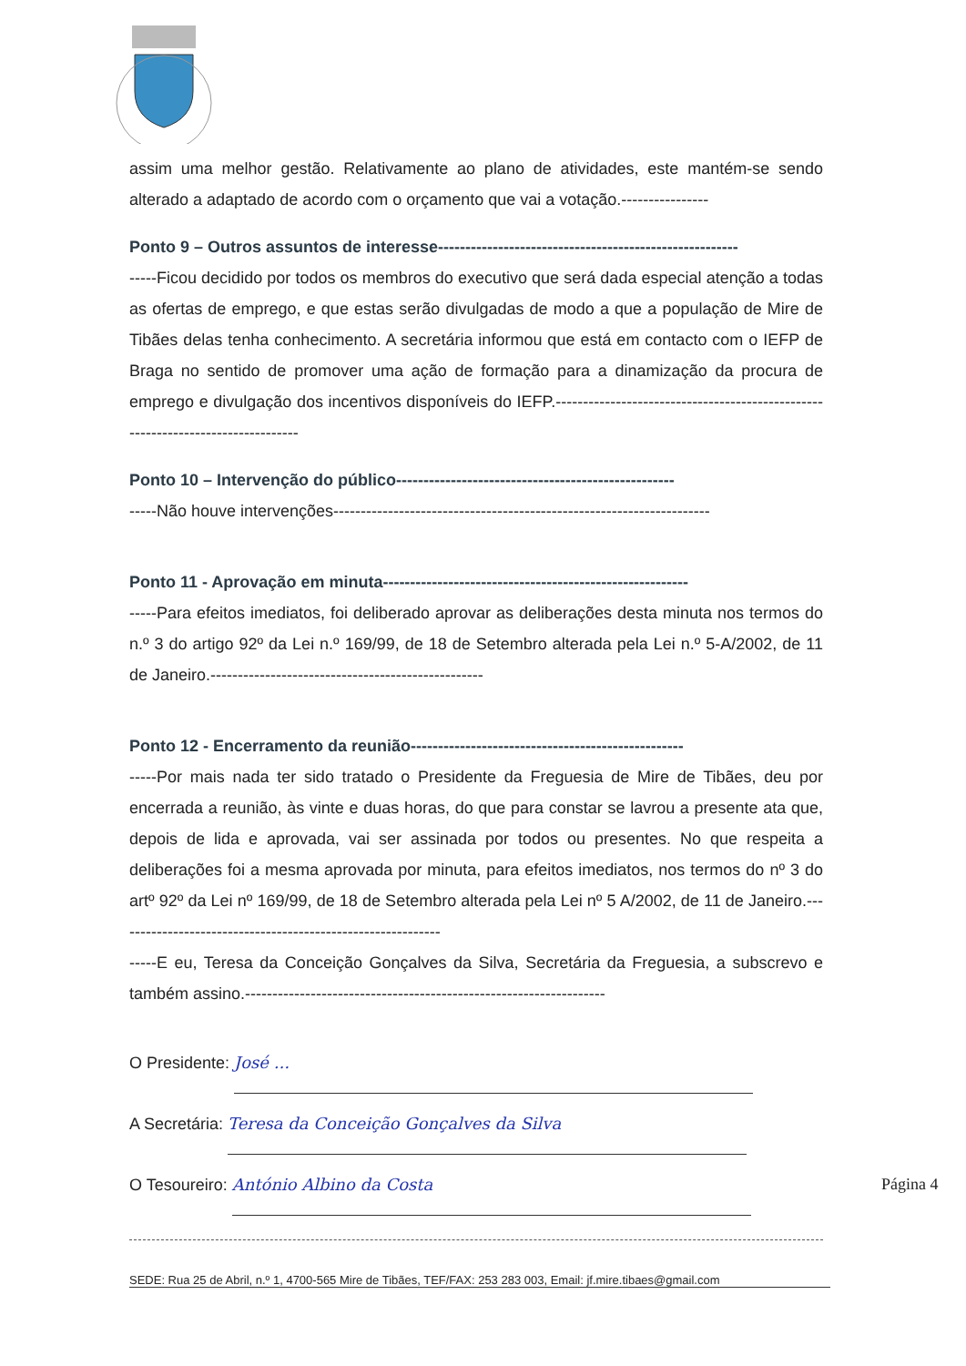assim uma melhor gestão. Relativamente ao plano de atividades, este mantém-se sendo alterado a adaptado de acordo com o orçamento que vai a votação.----------------
Ponto 9 – Outros assuntos de interesse-------------------------------------------------------
-----Ficou decidido por todos os membros do executivo que será dada especial atenção a todas as ofertas de emprego, e que estas serão divulgadas de modo a que a população de Mire de Tibães delas tenha conhecimento. A secretária informou que está em contacto com o IEFP de Braga no sentido de promover uma ação de formação para a dinamização da procura de emprego e divulgação dos incentivos disponíveis do IEFP.--------------------------------------------------------------------------------
Ponto 10 – Intervenção do público---------------------------------------------------
-----Não houve intervenções---------------------------------------------------------------------
Ponto 11 - Aprovação em minuta--------------------------------------------------------
-----Para efeitos imediatos, foi deliberado aprovar as deliberações desta minuta nos termos do n.º 3 do artigo 92º da Lei n.º 169/99, de 18 de Setembro alterada pela Lei n.º 5-A/2002, de 11 de Janeiro.--------------------------------------------------
Ponto 12 - Encerramento da reunião--------------------------------------------------
-----Por mais nada ter sido tratado o Presidente da Freguesia de Mire de Tibães, deu por encerrada a reunião, às vinte e duas horas, do que para constar se lavrou a presente ata que, depois de lida e aprovada, vai ser assinada por todos ou presentes. No que respeita a deliberações foi a mesma aprovada por minuta, para efeitos imediatos, nos termos do nº 3 do artº 92º da Lei nº 169/99, de 18 de Setembro alterada pela Lei nº 5 A/2002, de 11 de Janeiro.------------------------------------------------------------
-----E eu, Teresa da Conceição Gonçalves da Silva, Secretária da Freguesia, a subscrevo e também assino.------------------------------------------------------------------
O Presidente: José ...
A Secretária: Teresa da Conceição Gonçalves da Silva
O Tesoureiro: António Albino da Costa
Página 4
SEDE: Rua 25 de Abril, n.º 1, 4700-565 Mire de Tibães, TEF/FAX: 253 283 003, Email: jf.mire.tibaes@gmail.com